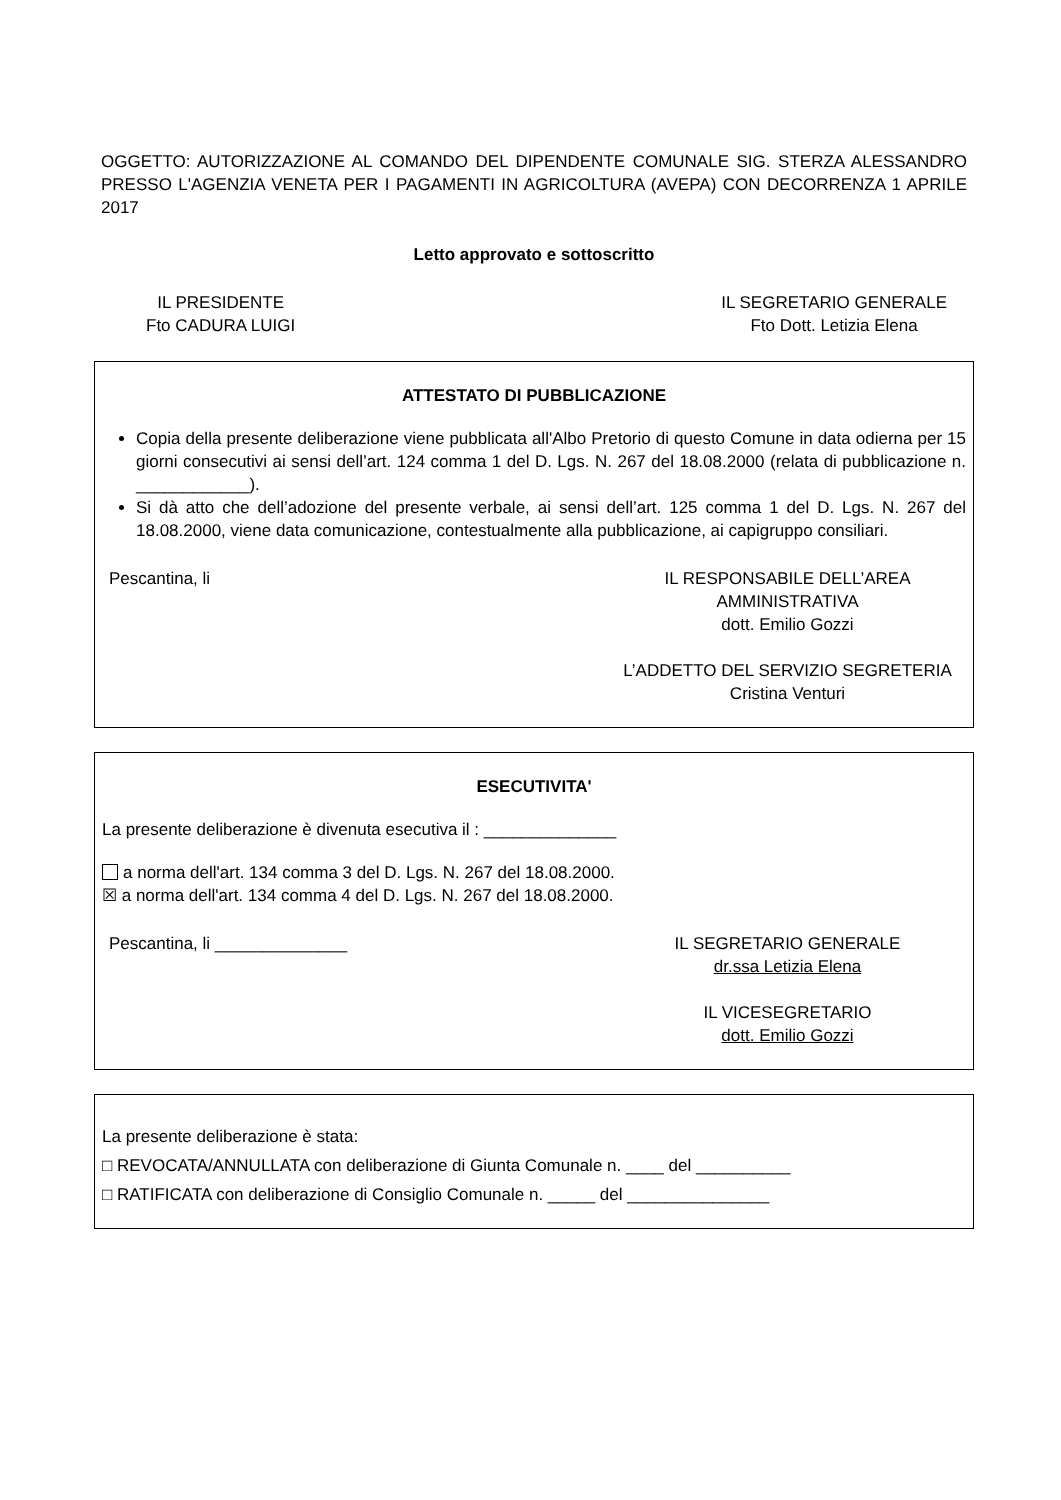OGGETTO: AUTORIZZAZIONE AL COMANDO DEL DIPENDENTE COMUNALE SIG. STERZA ALESSANDRO PRESSO L'AGENZIA VENETA PER I PAGAMENTI IN AGRICOLTURA (AVEPA) CON DECORRENZA 1 APRILE 2017
Letto approvato e sottoscritto
IL PRESIDENTE
Fto CADURA LUIGI
IL SEGRETARIO GENERALE
Fto Dott. Letizia Elena
ATTESTATO DI PUBBLICAZIONE
Copia della presente deliberazione viene pubblicata all'Albo Pretorio di questo Comune in data odierna per 15 giorni consecutivi ai sensi dell’art. 124 comma 1 del D. Lgs. N. 267 del 18.08.2000 (relata di pubblicazione n. ____________).
Si dà atto che dell’adozione del presente verbale, ai sensi dell’art. 125 comma 1 del D. Lgs. N. 267 del 18.08.2000, viene data comunicazione, contestualmente alla pubblicazione, ai capigruppo consiliari.
Pescantina, li IL RESPONSABILE DELL’AREA
AMMINISTRATIVA
dott. Emilio Gozzi
L’ADDETTO DEL SERVIZIO SEGRETERIA
Cristina Venturi
ESECUTIVITA'
La presente deliberazione è divenuta esecutiva il : ______________
a norma dell'art. 134 comma 3 del D. Lgs. N. 267 del 18.08.2000.
☒ a norma dell'art. 134 comma 4 del D. Lgs. N. 267 del 18.08.2000.
Pescantina, li ______________ IL SEGRETARIO GENERALE
dr.ssa Letizia Elena
IL VICESEGRETARIO
dott. Emilio Gozzi
La presente deliberazione è stata:
□ REVOCATA/ANNULLATA con deliberazione di Giunta Comunale n. ____ del __________
□ RATIFICATA con deliberazione di Consiglio Comunale n. _____ del _______________